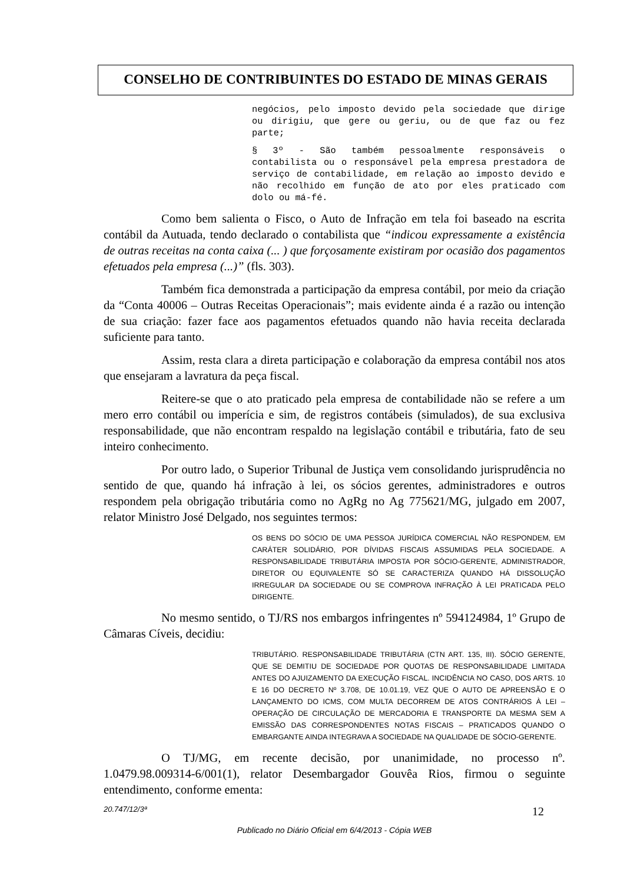CONSELHO DE CONTRIBUINTES DO ESTADO DE MINAS GERAIS
negócios, pelo imposto devido pela sociedade que dirige ou dirigiu, que gere ou geriu, ou de que faz ou fez parte;
§ 3º - São também pessoalmente responsáveis o contabilista ou o responsável pela empresa prestadora de serviço de contabilidade, em relação ao imposto devido e não recolhido em função de ato por eles praticado com dolo ou má-fé.
Como bem salienta o Fisco, o Auto de Infração em tela foi baseado na escrita contábil da Autuada, tendo declarado o contabilista que “indicou expressamente a existência de outras receitas na conta caixa (... ) que forçosamente existiram por ocasião dos pagamentos efetuados pela empresa (...)” (fls. 303).
Também fica demonstrada a participação da empresa contábil, por meio da criação da “Conta 40006 – Outras Receitas Operacionais”; mais evidente ainda é a razão ou intenção de sua criação: fazer face aos pagamentos efetuados quando não havia receita declarada suficiente para tanto.
Assim, resta clara a direta participação e colaboração da empresa contábil nos atos que ensejaram a lavratura da peça fiscal.
Reitere-se que o ato praticado pela empresa de contabilidade não se refere a um mero erro contábil ou imperícia e sim, de registros contábeis (simulados), de sua exclusiva responsabilidade, que não encontram respaldo na legislação contábil e tributária, fato de seu inteiro conhecimento.
Por outro lado, o Superior Tribunal de Justiça vem consolidando jurisprudência no sentido de que, quando há infração à lei, os sócios gerentes, administradores e outros respondem pela obrigação tributária como no AgRg no Ag 775621/MG, julgado em 2007, relator Ministro José Delgado, nos seguintes termos:
OS BENS DO SÓCIO DE UMA PESSOA JURÍDICA COMERCIAL NÃO RESPONDEM, EM CARÁTER SOLIDÁRIO, POR DÍVIDAS FISCAIS ASSUMIDAS PELA SOCIEDADE. A RESPONSABILIDADE TRIBUTÁRIA IMPOSTA POR SÓCIO-GERENTE, ADMINISTRADOR, DIRETOR OU EQUIVALENTE SÓ SE CARACTERIZA QUANDO HÁ DISSOLUÇÃO IRREGULAR DA SOCIEDADE OU SE COMPROVA INFRAÇÃO À LEI PRATICADA PELO DIRIGENTE.
No mesmo sentido, o TJ/RS nos embargos infringentes nº 594124984, 1º Grupo de Câmaras Cíveis, decidiu:
TRIBUTÁRIO. RESPONSABILIDADE TRIBUTÁRIA (CTN ART. 135, III). SÓCIO GERENTE, QUE SE DEMITIU DE SOCIEDADE POR QUOTAS DE RESPONSABILIDADE LIMITADA ANTES DO AJUIZAMENTO DA EXECUÇÃO FISCAL. INCIDÊNCIA NO CASO, DOS ARTS. 10 E 16 DO DECRETO Nº 3.708, DE 10.01.19, VEZ QUE O AUTO DE APREENSÃO E O LANÇAMENTO DO ICMS, COM MULTA DECORREM DE ATOS CONTRÁRIOS À LEI – OPERAÇÃO DE CIRCULAÇÃO DE MERCADORIA E TRANSPORTE DA MESMA SEM A EMISSÃO DAS CORRESPONDENTES NOTAS FISCAIS – PRATICADOS QUANDO O EMBARGANTE AINDA INTEGRAVA A SOCIEDADE NA QUALIDADE DE SÓCIO-GERENTE.
O TJ/MG, em recente decisão, por unanimidade, no processo nº. 1.0479.98.009314-6/001(1), relator Desembargador Gouvêa Rios, firmou o seguinte entendimento, conforme ementa:
20.747/12/3ª 12
Publicado no Diário Oficial em 6/4/2013 - Cópia WEB